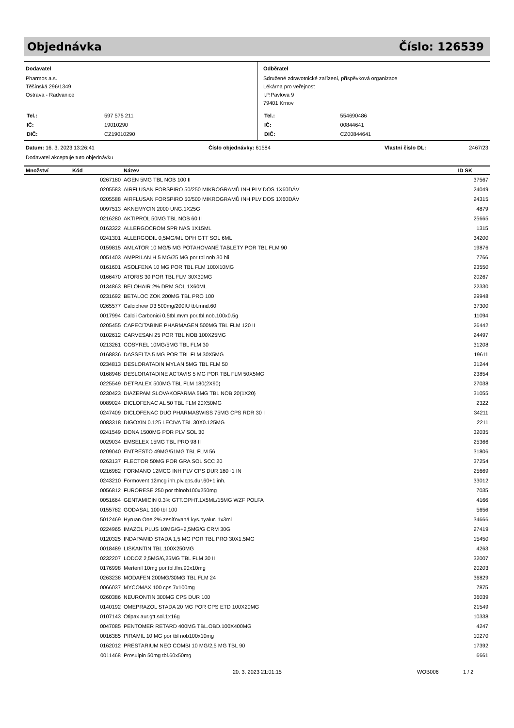Objednávka Číslo: 126539
Dodavatel
Pharmos a.s.
Těšínská 296/1349
Ostrava - Radvanice
| Tel.: | 597 575 211 |
| IČ: | 19010290 |
| DIČ: | CZ19010290 |
Odběratel
Sdružené zdravotnické zařízení, příspěvková organizace
Lékárna pro veřejnost
I.P.Pavlova 9
79401 Krnov
| Tel.: | 554690486 |
| IČ: | 00844641 |
| DIČ: | CZ00844641 |
Datum: 16. 3. 2023 13:26:41 Číslo objednávky: 61584 Vlastní číslo DL: 2467/23
Dodavatel akceptuje tuto objednávku
| Množství | Kód | Název | ID SK |
| --- | --- | --- | --- |
| | 0267180 | AGEN 5MG TBL NOB 100 II | 37567 |
| | 0205583 | AIRFLUSAN FORSPIRO 50/250 MIKROGRAMŮ INH PLV DOS 1X60DÁV | 24049 |
| | 0205588 | AIRFLUSAN FORSPIRO 50/500 MIKROGRAMŮ INH PLV DOS 1X60DÁV | 24315 |
| | 0097513 | AKNEMYCIN 2000 UNG.1X25G | 4879 |
| | 0216280 | AKTIPROL 50MG TBL NOB 60 II | 25665 |
| | 0163322 | ALLERGOCROM SPR NAS 1X15ML | 1315 |
| | 0241301 | ALLERGODIL 0,5MG/ML OPH GTT SOL 6ML | 34200 |
| | 0159815 | AMLATOR 10 MG/5 MG POTAHOVANÉ TABLETY POR TBL FLM 90 | 19876 |
| | 0051403 | AMPRILAN H 5 MG/25 MG por tbl nob 30 bli | 7766 |
| | 0161601 | ASOLFENA 10 MG POR TBL FLM 100X10MG | 23550 |
| | 0166470 | ATORIS 30 POR TBL FLM 30X30MG | 20267 |
| | 0134863 | BELOHAIR 2% DRM SOL 1X60ML | 22330 |
| | 0231692 | BETALOC ZOK 200MG TBL PRO 100 | 29948 |
| | 0265577 | Calcichew D3 500mg/200IU tbl.mnd.60 | 37300 |
| | 0017994 | Calcii Carbonici 0.5tbl.mvm por.tbl.nob.100x0.5g | 11094 |
| | 0205455 | CAPECITABINE PHARMAGEN 500MG TBL FLM 120 II | 26442 |
| | 0102612 | CARVESAN 25 POR TBL NOB 100X25MG | 24497 |
| | 0213261 | COSYREL 10MG/5MG TBL FLM 30 | 31208 |
| | 0168836 | DASSELTA 5 MG POR TBL FLM 30X5MG | 19611 |
| | 0234813 | DESLORATADIN MYLAN 5MG TBL FLM 50 | 31244 |
| | 0168948 | DESLORATADINE ACTAVIS 5 MG POR TBL FLM 50X5MG | 23854 |
| | 0225549 | DETRALEX 500MG TBL FLM 180(2X90) | 27038 |
| | 0230423 | DIAZEPAM SLOVAKOFARMA 5MG TBL NOB 20(1X20) | 31055 |
| | 0089024 | DICLOFENAC AL 50 TBL FLM 20X50MG | 2322 |
| | 0247409 | DICLOFENAC DUO PHARMASWISS 75MG CPS RDR 30 I | 34211 |
| | 0083318 | DIGOXIN 0.125 LECIVA TBL 30X0.125MG | 2211 |
| | 0241549 | DONA 1500MG POR PLV SOL 30 | 32035 |
| | 0029034 | EMSELEX 15MG TBL PRO 98 II | 25366 |
| | 0209040 | ENTRESTO 49MG/51MG TBL FLM 56 | 31806 |
| | 0263137 | FLECTOR 50MG POR GRA SOL SCC 20 | 37254 |
| | 0216982 | FORMANO 12MCG INH PLV CPS DUR 180+1 IN | 25669 |
| | 0243210 | Formovent 12mcg inh.plv.cps.dur.60+1 inh. | 33012 |
| | 0056812 | FURORESE 250 por tblnob100x250mg | 7035 |
| | 0051664 | GENTAMICIN 0.3% GTT.OPHT.1X5ML/15MG WZF POLFA | 4166 |
| | 0155782 | GODASAL 100 tbl 100 | 5656 |
| | 5012469 | Hyruan One 2% zesíťovaná kys.hyalur. 1x3ml | 34666 |
| | 0224965 | IMAZOL PLUS 10MG/G+2,5MG/G CRM 30G | 27419 |
| | 0120325 | INDAPAMID STADA 1,5 MG POR TBL PRO 30X1.5MG | 15450 |
| | 0018489 | LISKANTIN TBL.100X250MG | 4263 |
| | 0232207 | LODOZ 2,5MG/6,25MG TBL FLM 30 II | 32007 |
| | 0176998 | Mertenil 10mg por.tbl.flm.90x10mg | 20203 |
| | 0263238 | MODAFEN 200MG/30MG TBL FLM 24 | 36829 |
| | 0066037 | MYCOMAX 100 cps 7x100mg | 7875 |
| | 0260386 | NEURONTIN 300MG CPS DUR 100 | 36039 |
| | 0140192 | OMEPRAZOL STADA 20 MG POR CPS ETD 100X20MG | 21549 |
| | 0107143 | Otipax aur.gtt.sol.1x16g | 10338 |
| | 0047085 | PENTOMER RETARD 400MG TBL.OBD.100X400MG | 4247 |
| | 0016385 | PIRAMIL 10 MG por tbl nob100x10mg | 10270 |
| | 0162012 | PRESTARIUM NEO COMBI 10 MG/2,5 MG TBL 90 | 17392 |
| | 0011468 | Prosulpin 50mg tbl.60x50mg | 6661 |
20. 3. 2023 21:01:15 WOB006 1 / 2